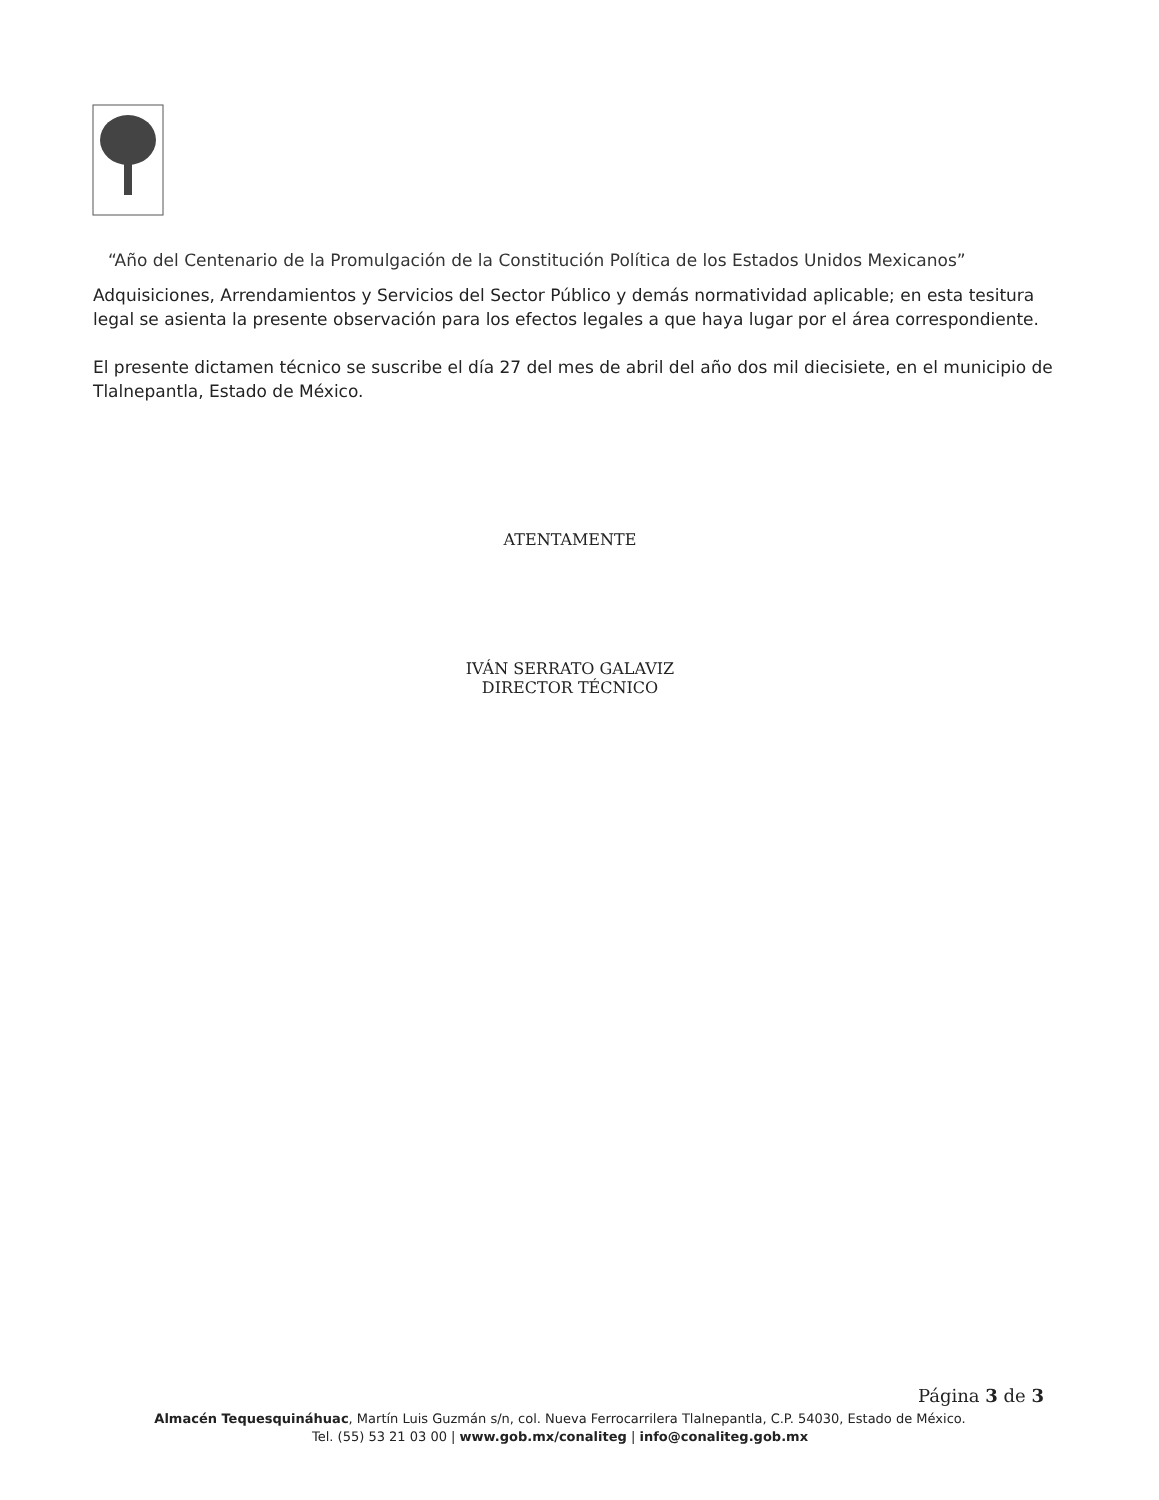“Año del Centenario de la Promulgación de la Constitución Política de los Estados Unidos Mexicanos”
Adquisiciones, Arrendamientos y Servicios del Sector Público y demás normatividad aplicable; en esta tesitura legal se asienta la presente observación para los efectos legales a que haya lugar por el área correspondiente.
El presente dictamen técnico se suscribe el día 27 del mes de abril del año dos mil diecisiete, en el municipio de Tlalnepantla, Estado de México.
ATENTAMENTE
IVÁN SERRATO GALAVIZ
DIRECTOR TÉCNICO
Página 3 de 3
Almacén Tequesquináhuac, Martín Luis Guzmán s/n, col. Nueva Ferrocarrilera Tlalnepantla, C.P. 54030, Estado de México.
Tel. (55) 53 21 03 00 | www.gob.mx/conaliteg | info@conaliteg.gob.mx